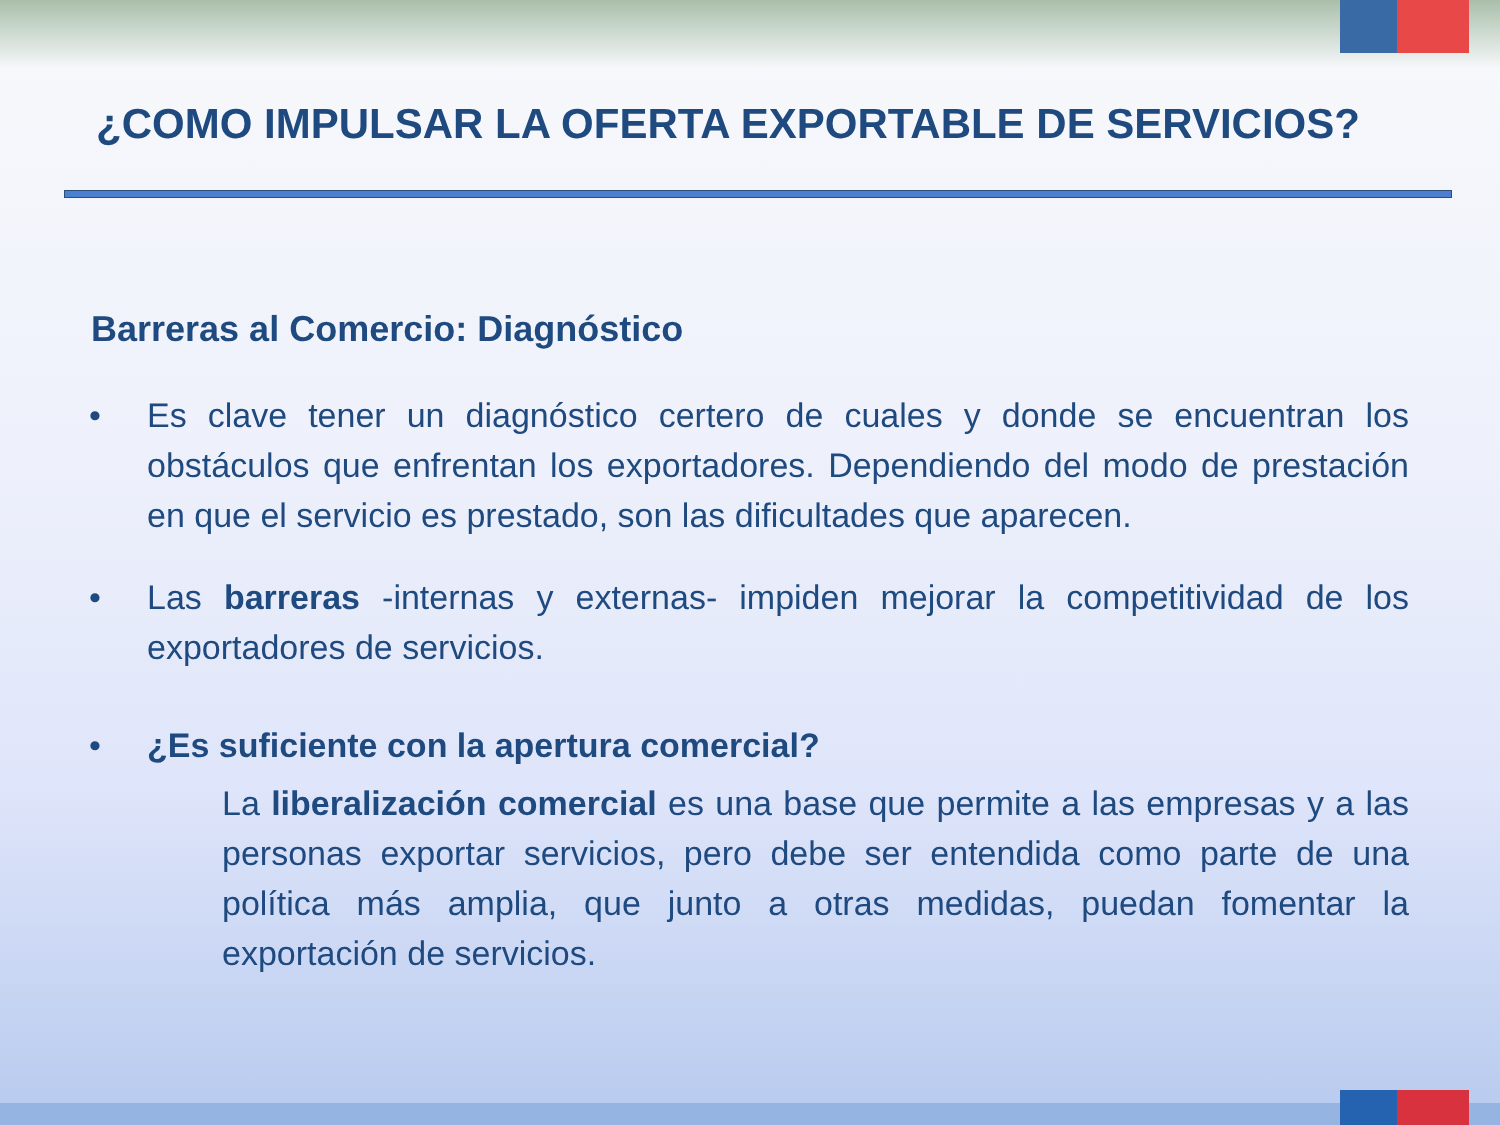¿COMO IMPULSAR LA OFERTA EXPORTABLE DE SERVICIOS?
Barreras al Comercio: Diagnóstico
• Es clave tener un diagnóstico certero de cuales y donde se encuentran los obstáculos que enfrentan los exportadores. Dependiendo del modo de prestación en que el servicio es prestado, son las dificultades que aparecen.
• Las barreras -internas y externas- impiden mejorar la competitividad de los exportadores de servicios.
• ¿Es suficiente con la apertura comercial?
La liberalización comercial es una base que permite a las empresas y a las personas exportar servicios, pero debe ser entendida como parte de una política más amplia, que junto a otras medidas, puedan fomentar la exportación de servicios.